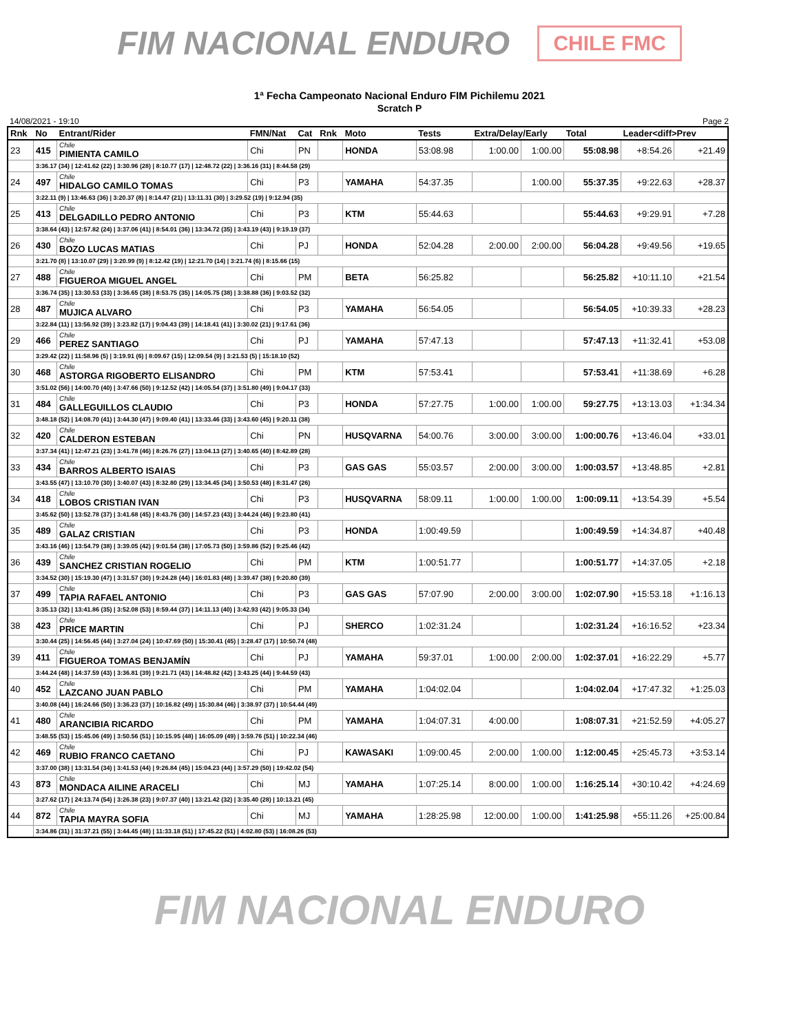FIM NACIONAL ENDURO
CHILE FMC
1ª Fecha Campeonato Nacional Enduro FIM Pichilemu 2021
Scratch P
14/08/2021 - 19:10 Page 2
| Rnk | No | Entrant/Rider | FMN/Nat | Cat | Rnk | Moto | Tests | Extra/Delay/Early | | Total | Leader<diff>Prev | |
| --- | --- | --- | --- | --- | --- | --- | --- | --- | --- | --- | --- | --- |
| 23 | 415 | Chile PIMIENTA CAMILO | Chi | PN | | HONDA | 53:08.98 | 1:00.00 | 1:00.00 | 55:08.98 | +8:54.26 | +21.49 |
| | 3:36.17 (34) / 12:41.62 (22) / 3:30.96 (28) / 8:10.77 (17) / 12:48.72 (22) / 3:36.16 (31) / 8:44.58 (29) | | | | | | | | | | | |
| 24 | 497 | Chile HIDALGO CAMILO TOMAS | Chi | P3 | | YAMAHA | 54:37.35 | | 1:00.00 | 55:37.35 | +9:22.63 | +28.37 |
| | 3:22.11 (9) / 13:46.63 (36) / 3:20.37 (8) / 8:14.47 (21) / 13:11.31 (30) / 3:29.52 (19) / 9:12.94 (35) | | | | | | | | | | | |
| 25 | 413 | Chile DELGADILLO PEDRO ANTONIO | Chi | P3 | | KTM | 55:44.63 | | | 55:44.63 | +9:29.91 | +7.28 |
| | 3:38.64 (43) / 12:57.82 (24) / 3:37.06 (41) / 8:54.01 (36) / 13:34.72 (35) / 3:43.19 (43) / 9:19.19 (37) | | | | | | | | | | | |
| 26 | 430 | Chile BOZO LUCAS MATIAS | Chi | PJ | | HONDA | 52:04.28 | 2:00.00 | 2:00.00 | 56:04.28 | +9:49.56 | +19.65 |
| | 3:21.70 (8) / 13:10.07 (29) / 3:20.99 (9) / 8:12.42 (19) / 12:21.70 (14) / 3:21.74 (6) / 8:15.66 (15) | | | | | | | | | | | |
| 27 | 488 | Chile FIGUEROA MIGUEL ANGEL | Chi | PM | | BETA | 56:25.82 | | | 56:25.82 | +10:11.10 | +21.54 |
| | 3:36.74 (35) / 13:30.53 (33) / 3:36.65 (38) / 8:53.75 (35) / 14:05.75 (38) / 3:38.88 (36) / 9:03.52 (32) | | | | | | | | | | | |
| 28 | 487 | Chile MUJICA ALVARO | Chi | P3 | | YAMAHA | 56:54.05 | | | 56:54.05 | +10:39.33 | +28.23 |
| | 3:22.84 (11) / 13:56.92 (39) / 3:23.82 (17) / 9:04.43 (39) / 14:18.41 (41) / 3:30.02 (21) / 9:17.61 (36) | | | | | | | | | | | |
| 29 | 466 | Chile PEREZ SANTIAGO | Chi | PJ | | YAMAHA | 57:47.13 | | | 57:47.13 | +11:32.41 | +53.08 |
| | 3:29.42 (22) / 11:58.96 (5) / 3:19.91 (6) / 8:09.67 (15) / 12:09.54 (9) / 3:21.53 (5) / 15:18.10 (52) | | | | | | | | | | | |
| 30 | 468 | Chile ASTORGA RIGOBERTO ELISANDRO | Chi | PM | | KTM | 57:53.41 | | | 57:53.41 | +11:38.69 | +6.28 |
| | 3:51.02 (56) / 14:00.70 (40) / 3:47.66 (50) / 9:12.52 (42) / 14:05.54 (37) / 3:51.80 (49) / 9:04.17 (33) | | | | | | | | | | | |
| 31 | 484 | Chile GALLEGUILLOS CLAUDIO | Chi | P3 | | HONDA | 57:27.75 | 1:00.00 | 1:00.00 | 59:27.75 | +13:13.03 | +1:34.34 |
| | 3:48.18 (52) / 14:08.70 (41) / 3:44.30 (47) / 9:09.40 (41) / 13:33.46 (33) / 3:43.60 (45) / 9:20.11 (38) | | | | | | | | | | | |
| 32 | 420 | Chile CALDERON ESTEBAN | Chi | PN | | HUSQVARNA | 54:00.76 | 3:00.00 | 3:00.00 | 1:00:00.76 | +13:46.04 | +33.01 |
| | 3:37.34 (41) / 12:47.21 (23) / 3:41.78 (46) / 8:26.76 (27) / 13:04.13 (27) / 3:40.65 (40) / 8:42.89 (28) | | | | | | | | | | | |
| 33 | 434 | Chile BARROS ALBERTO ISAIAS | Chi | P3 | | GAS GAS | 55:03.57 | 2:00.00 | 3:00.00 | 1:00:03.57 | +13:48.85 | +2.81 |
| | 3:43.55 (47) / 13:10.70 (30) / 3:40.07 (43) / 8:32.80 (29) / 13:34.45 (34) / 3:50.53 (48) / 8:31.47 (26) | | | | | | | | | | | |
| 34 | 418 | Chile LOBOS CRISTIAN IVAN | Chi | P3 | | HUSQVARNA | 58:09.11 | 1:00.00 | 1:00.00 | 1:00:09.11 | +13:54.39 | +5.54 |
| | 3:45.62 (50) / 13:52.78 (37) / 3:41.68 (45) / 8:43.76 (30) / 14:57.23 (43) / 3:44.24 (46) / 9:23.80 (41) | | | | | | | | | | | |
| 35 | 489 | Chile GALAZ CRISTIAN | Chi | P3 | | HONDA | 1:00:49.59 | | | 1:00:49.59 | +14:34.87 | +40.48 |
| | 3:43.16 (46) / 13:54.79 (38) / 3:39.05 (42) / 9:01.54 (38) / 17:05.73 (50) / 3:59.86 (52) / 9:25.46 (42) | | | | | | | | | | | |
| 36 | 439 | Chile SANCHEZ CRISTIAN ROGELIO | Chi | PM | | KTM | 1:00:51.77 | | | 1:00:51.77 | +14:37.05 | +2.18 |
| | 3:34.52 (30) / 15:19.30 (47) / 3:31.57 (30) / 9:24.28 (44) / 16:01.83 (48) / 3:39.47 (38) / 9:20.80 (39) | | | | | | | | | | | |
| 37 | 499 | Chile TAPIA RAFAEL ANTONIO | Chi | P3 | | GAS GAS | 57:07.90 | 2:00.00 | 3:00.00 | 1:02:07.90 | +15:53.18 | +1:16.13 |
| | 3:35.13 (32) / 13:41.86 (35) / 3:52.08 (53) / 8:59.44 (37) / 14:11.13 (40) / 3:42.93 (42) / 9:05.33 (34) | | | | | | | | | | | |
| 38 | 423 | Chile PRICE MARTIN | Chi | PJ | | SHERCO | 1:02:31.24 | | | 1:02:31.24 | +16:16.52 | +23.34 |
| | 3:30.44 (25) / 14:56.45 (44) / 3:27.04 (24) / 10:47.69 (50) / 15:30.41 (45) / 3:28.47 (17) / 10:50.74 (48) | | | | | | | | | | | |
| 39 | 411 | Chile FIGUEROA TOMAS BENJAMÍN | Chi | PJ | | YAMAHA | 59:37.01 | 1:00.00 | 2:00.00 | 1:02:37.01 | +16:22.29 | +5.77 |
| | 3:44.24 (48) / 14:37.59 (43) / 3:36.81 (39) / 9:21.71 (43) / 14:48.82 (42) / 3:43.25 (44) / 9:44.59 (43) | | | | | | | | | | | |
| 40 | 452 | Chile LAZCANO JUAN PABLO | Chi | PM | | YAMAHA | 1:04:02.04 | | | 1:04:02.04 | +17:47.32 | +1:25.03 |
| | 3:40.08 (44) / 16:24.66 (50) / 3:36.23 (37) / 10:16.82 (49) / 15:30.84 (46) / 3:38.97 (37) / 10:54.44 (49) | | | | | | | | | | | |
| 41 | 480 | Chile ARANCIBIA RICARDO | Chi | PM | | YAMAHA | 1:04:07.31 | 4:00.00 | | 1:08:07.31 | +21:52.59 | +4:05.27 |
| | 3:48.55 (53) / 15:45.06 (49) / 3:50.56 (51) / 10:15.95 (48) / 16:05.09 (49) / 3:59.76 (51) / 10:22.34 (46) | | | | | | | | | | | |
| 42 | 469 | Chile RUBIO FRANCO CAETANO | Chi | PJ | | KAWASAKI | 1:09:00.45 | 2:00.00 | 1:00.00 | 1:12:00.45 | +25:45.73 | +3:53.14 |
| | 3:37.00 (38) / 13:31.54 (34) / 3:41.53 (44) / 9:26.84 (45) / 15:04.23 (44) / 3:57.29 (50) / 19:42.02 (54) | | | | | | | | | | | |
| 43 | 873 | Chile MONDACA AILINE ARACELI | Chi | MJ | | YAMAHA | 1:07:25.14 | 8:00.00 | 1:00.00 | 1:16:25.14 | +30:10.42 | +4:24.69 |
| | 3:27.62 (17) / 24:13.74 (54) / 3:26.38 (23) / 9:07.37 (40) / 13:21.42 (32) / 3:35.40 (28) / 10:13.21 (45) | | | | | | | | | | | |
| 44 | 872 | Chile TAPIA MAYRA SOFIA | Chi | MJ | | YAMAHA | 1:28:25.98 | 12:00.00 | 1:00.00 | 1:41:25.98 | +55:11.26 | +25:00.84 |
| | 3:34.86 (31) / 31:37.21 (55) / 3:44.45 (48) / 11:33.18 (51) / 17:45.22 (51) / 4:02.80 (53) / 16:08.26 (53) | | | | | | | | | | | |
FIM NACIONAL ENDURO